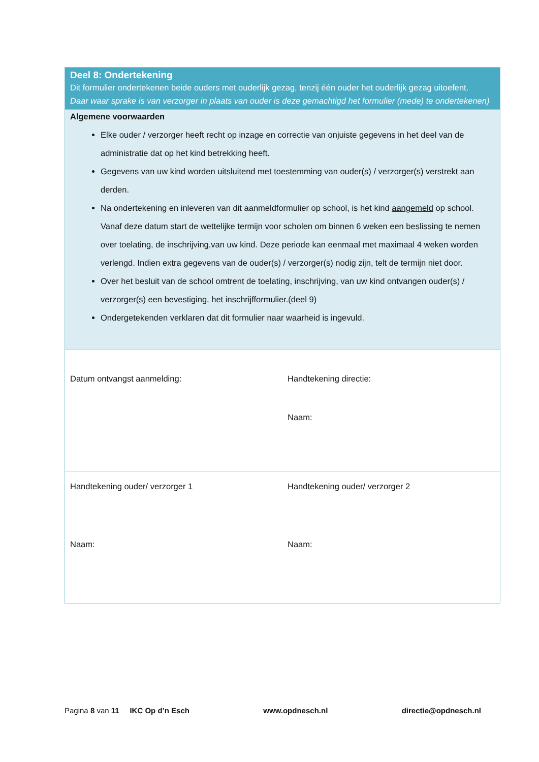| Deel 8: Ondertekening Dit formulier ondertekenen beide ouders met ouderlijk gezag, tenzij één ouder het ouderlijk gezag uitoefent. Daar waar sprake is van verzorger in plaats van ouder is deze gemachtigd het formulier (mede) te ondertekenen) | |
| Algemene voorwaarden Elke ouder / verzorger heeft recht op inzage en correctie van onjuiste gegevens in het deel van de administratie dat op het kind betrekking heeft. Gegevens van uw kind worden uitsluitend met toestemming van ouder(s) / verzorger(s) verstrekt aan derden. Na ondertekening en inleveren van dit aanmeldformulier op school, is het kind aangemeld op school. Vanaf deze datum start de wettelijke termijn voor scholen om binnen 6 weken een beslissing te nemen over toelating, de inschrijving,van uw kind. Deze periode kan eenmaal met maximaal 4 weken worden verlengd. Indien extra gegevens van de ouder(s) / verzorger(s) nodig zijn, telt de termijn niet door. Over het besluit van de school omtrent de toelating, inschrijving, van uw kind ontvangen ouder(s) / verzorger(s) een bevestiging, het inschrijfformulier.(deel 9) Ondergetekenden verklaren dat dit formulier naar waarheid is ingevuld. | |
| Datum ontvangst aanmelding: | Handtekening directie: Naam: |
| Handtekening ouder/ verzorger 1 Naam: | Handtekening ouder/ verzorger 2 Naam: |
Pagina 8 van 11 IKC Op d’n Esch www.opdnesch.nl directie@opdnesch.nl